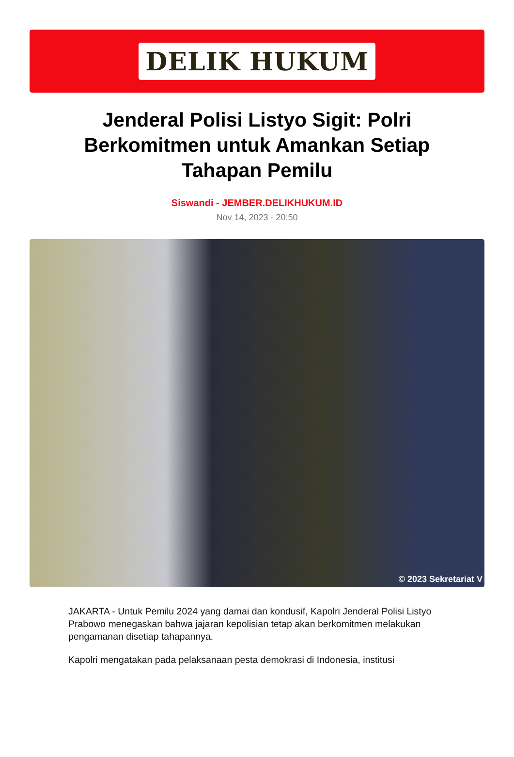DELIK HUKUM
Jenderal Polisi Listyo Sigit: Polri Berkomitmen untuk Amankan Setiap Tahapan Pemilu
Siswandi - JEMBER.DELIKHUKUM.ID
Nov 14, 2023 - 20:50
© 2023 Sekretariat V
JAKARTA - Untuk Pemilu 2024 yang damai dan kondusif, Kapolri Jenderal Polisi Listyo Prabowo menegaskan bahwa jajaran kepolisian tetap akan berkomitmen melakukan pengamanan disetiap tahapannya.
Kapolri mengatakan pada pelaksanaan pesta demokrasi di Indonesia, institusi